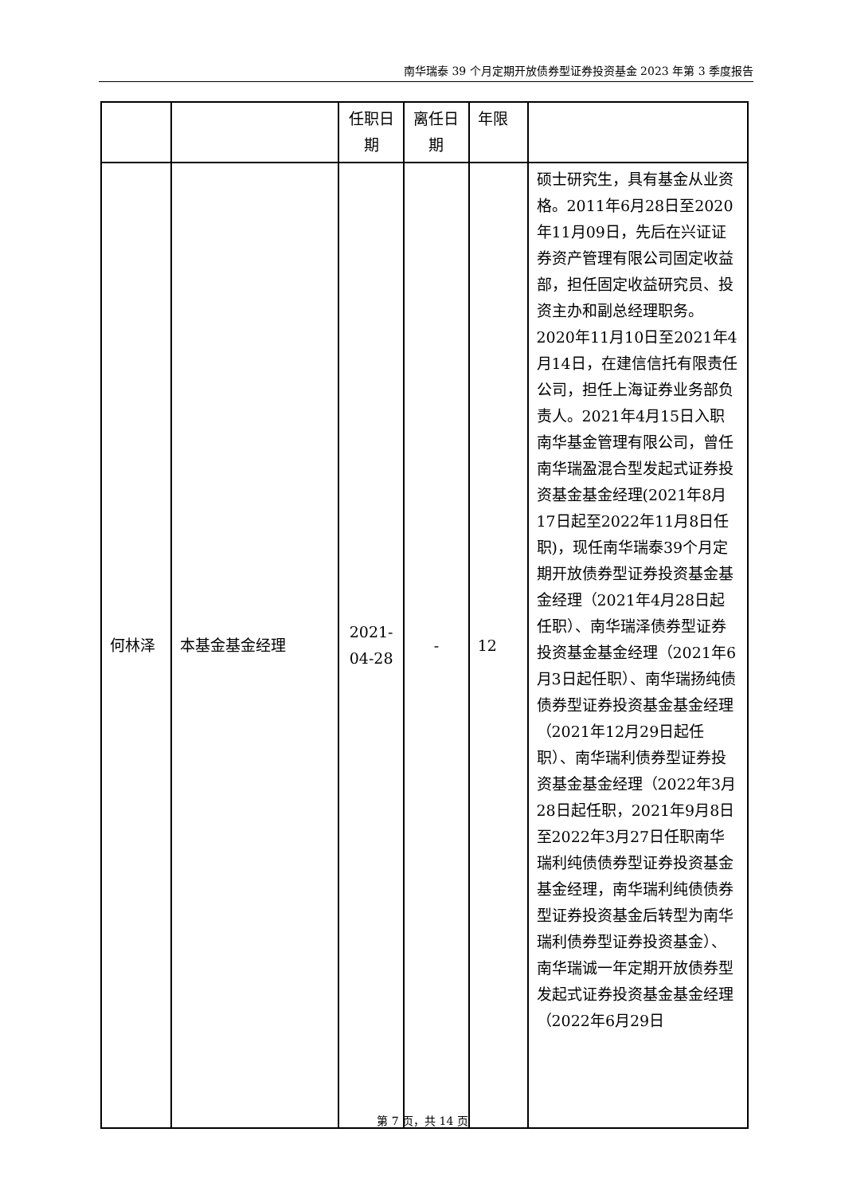南华瑞泰 39 个月定期开放债券型证券投资基金 2023 年第 3 季度报告
| | | 任职日期 | 离任日期 | 年限 | |
| 何林泽 | 本基金基金经理 | 2021-04-28 | - | 12 | 硕士研究生，具有基金从业资格。2011年6月28日至2020年11月09日，先后在兴证证券资产管理有限公司固定收益部，担任固定收益研究员、投资主办和副总经理职务。2020年11月10日至2021年4月14日，在建信信托有限责任公司，担任上海证券业务部负责人。2021年4月15日入职南华基金管理有限公司，曾任南华瑞盈混合型发起式证券投资基金基金经理(2021年8月17日起至2022年11月8日任职)，现任南华瑞泰39个月定期开放债券型证券投资基金基金经理（2021年4月28日起任职）、南华瑞泽债券型证券投资基金基金经理（2021年6月3日起任职）、南华瑞扬纯债债券型证券投资基金基金经理（2021年12月29日起任职）、南华瑞利债券型证券投资基金基金经理（2022年3月28日起任职，2021年9月8日至2022年3月27日任职南华瑞利纯债债券型证券投资基金基金经理，南华瑞利纯债债券型证券投资基金后转型为南华瑞利债券型证券投资基金）、南华瑞诚一年定期开放债券型发起式证券投资基金基金经理（2022年6月29日 |
第 7 页，共 14 页